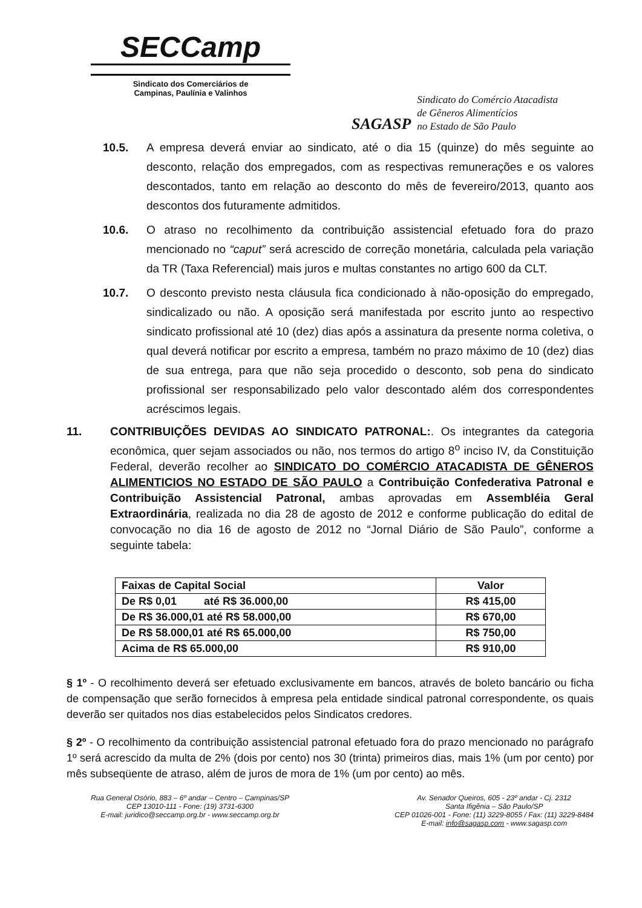SECCamp
Sindicato dos Comerciários de
Campinas, Paulínia e Valinhos
SAGASP
Sindicato do Comércio Atacadista
de Gêneros Alimentícios
no Estado de São Paulo
10.5. A empresa deverá enviar ao sindicato, até o dia 15 (quinze) do mês seguinte ao desconto, relação dos empregados, com as respectivas remunerações e os valores descontados, tanto em relação ao desconto do mês de fevereiro/2013, quanto aos descontos dos futuramente admitidos.
10.6. O atraso no recolhimento da contribuição assistencial efetuado fora do prazo mencionado no “caput” será acrescido de correção monetária, calculada pela variação da TR (Taxa Referencial) mais juros e multas constantes no artigo 600 da CLT.
10.7. O desconto previsto nesta cláusula fica condicionado à não-oposição do empregado, sindicalizado ou não. A oposição será manifestada por escrito junto ao respectivo sindicato profissional até 10 (dez) dias após a assinatura da presente norma coletiva, o qual deverá notificar por escrito a empresa, também no prazo máximo de 10 (dez) dias de sua entrega, para que não seja procedido o desconto, sob pena do sindicato profissional ser responsabilizado pelo valor descontado além dos correspondentes acréscimos legais.
11. CONTRIBUIÇÕES DEVIDAS AO SINDICATO PATRONAL:. Os integrantes da categoria econômica, quer sejam associados ou não, nos termos do artigo 8<sup>o</sup> inciso IV, da Constituição Federal, deverão recolher ao SINDICATO DO COMÉRCIO ATACADISTA DE GÊNEROS ALIMENTICIOS NO ESTADO DE SÃO PAULO a Contribuição Confederativa Patronal e Contribuição Assistencial Patronal, ambas aprovadas em Assembléia Geral Extraordinária, realizada no dia 28 de agosto de 2012 e conforme publicação do edital de convocação no dia 16 de agosto de 2012 no “Jornal Diário de São Paulo”, conforme a seguinte tabela:
| Faixas de Capital Social | Valor |
| --- | --- |
| De R$ 0,01 até R$ 36.000,00 | R$ 415,00 |
| De R$ 36.000,01 até R$ 58.000,00 | R$ 670,00 |
| De R$ 58.000,01 até R$ 65.000,00 | R$ 750,00 |
| Acima de R$ 65.000,00 | R$ 910,00 |
§ 1º - O recolhimento deverá ser efetuado exclusivamente em bancos, através de boleto bancário ou ficha de compensação que serão fornecidos à empresa pela entidade sindical patronal correspondente, os quais deverão ser quitados nos dias estabelecidos pelos Sindicatos credores.
§ 2º - O recolhimento da contribuição assistencial patronal efetuado fora do prazo mencionado no parágrafo 1º será acrescido da multa de 2% (dois por cento) nos 30 (trinta) primeiros dias, mais 1% (um por cento) por mês subseqüente de atraso, além de juros de mora de 1% (um por cento) ao mês.
Rua General Osório, 883 – 6º andar – Centro – Campinas/SP
CEP 13010-111 - Fone: (19) 3731-6300
E-mail: juridico@seccamp.org.br - www.seccamp.org.br
Av. Senador Queiros, 605 - 23º andar - Cj. 2312
Santa Ifigênia – São Paulo/SP
CEP 01026-001 - Fone: (11) 3229-8055 / Fax: (11) 3229-8484
E-mail: info@sagasp.com - www.sagasp.com